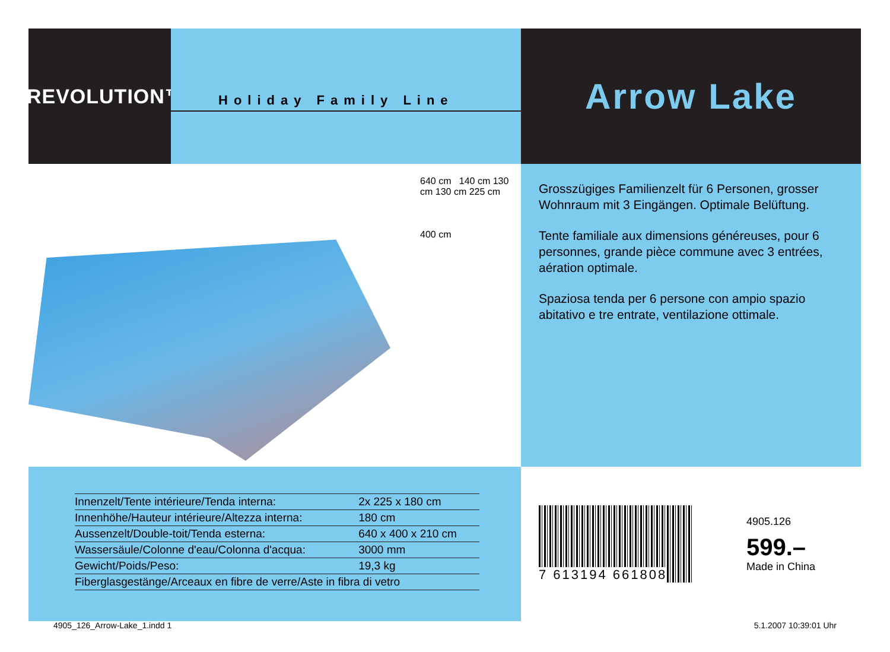TREVOLUTION™
Holiday Family Line
Arrow Lake
640 cm 140 cm 130 cm 130 cm 225 cm
400 cm
Grosszügiges Familienzelt für 6 Personen, grosser Wohnraum mit 3 Eingängen. Optimale Belüftung.
Tente familiale aux dimensions généreuses, pour 6 personnes, grande pièce commune avec 3 entrées, aération optimale.
Spaziosa tenda per 6 persone con ampio spazio abitativo e tre entrate, ventilazione ottimale.
| Innenzelt/Tente intérieure/Tenda interna: | 2x 225 x 180 cm |
| Innenhöhe/Hauteur intérieure/Altezza interna: | 180 cm |
| Aussenzelt/Double-toit/Tenda esterna: | 640 x 400 x 210 cm |
| Wassersäule/Colonne d'eau/Colonna d'acqua: | 3000 mm |
| Gewicht/Poids/Peso: | 19,3 kg |
| Fiberglasgestänge/Arceaux en fibre de verre/Aste in fibra di vetro | |
7 613194 661808
4905.126
599.–
Made in China
4905_126_Arrow-Lake_1.indd 1 5.1.2007 10:39:01 Uhr